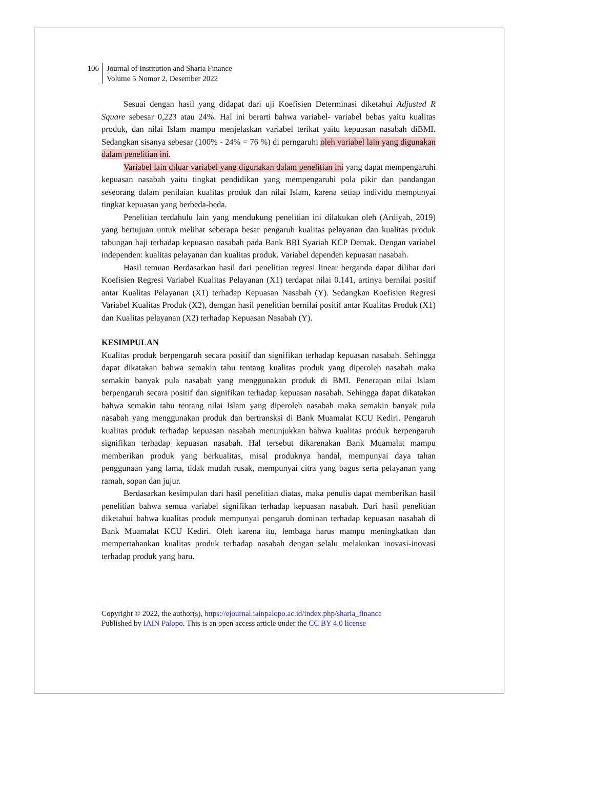106 Journal of Institution and Sharia Finance
Volume 5 Nomor 2, Desember 2022
Sesuai dengan hasil yang didapat dari uji Koefisien Determinasi diketahui Adjusted R Square sebesar 0,223 atau 24%. Hal ini berarti bahwa variabel- variabel bebas yaitu kualitas produk, dan nilai Islam mampu menjelaskan variabel terikat yaitu kepuasan nasabah diBMI. Sedangkan sisanya sebesar (100% - 24% = 76 %) di perngaruhi oleh variabel lain yang digunakan dalam penelitian ini.
Variabel lain diluar variabel yang digunakan dalam penelitian ini yang dapat mempengaruhi kepuasan nasabah yaitu tingkat pendidikan yang mempengaruhi pola pikir dan pandangan seseorang dalam penilaian kualitas produk dan nilai Islam, karena setiap individu mempunyai tingkat kepuasan yang berbeda-beda.
Penelitian terdahulu lain yang mendukung penelitian ini dilakukan oleh (Ardiyah, 2019) yang bertujuan untuk melihat seberapa besar pengaruh kualitas pelayanan dan kualitas produk tabungan haji terhadap kepuasan nasabah pada Bank BRI Syariah KCP Demak. Dengan variabel independen: kualitas pelayanan dan kualitas produk. Variabel dependen kepuasan nasabah.
Hasil temuan Berdasarkan hasil dari penelitian regresi linear berganda dapat dilihat dari Koefisien Regresi Variabel Kualitas Pelayanan (X1) terdapat nilai 0.141, artinya bernilai positif antar Kualitas Pelayanan (X1) terhadap Kepuasan Nasabah (Y). Sedangkan Koefisien Regresi Variabel Kualitas Produk (X2), demgan hasil penelitian bernilai positif antar Kualitas Produk (X1) dan Kualitas pelayanan (X2) terhadap Kepuasan Nasabah (Y).
KESIMPULAN
Kualitas produk berpengaruh secara positif dan signifikan terhadap kepuasan nasabah. Sehingga dapat dikatakan bahwa semakin tahu tentang kualitas produk yang diperoleh nasabah maka semakin banyak pula nasabah yang menggunakan produk di BMI. Penerapan nilai Islam berpengaruh secara positif dan signifikan terhadap kepuasan nasabah. Sehingga dapat dikatakan bahwa semakin tahu tentang nilai Islam yang diperoleh nasabah maka semakin banyak pula nasabah yang menggunakan produk dan bertransksi di Bank Muamalat KCU Kediri. Pengaruh kualitas produk terhadap kepuasan nasabah menunjukkan bahwa kualitas produk berpengaruh signifikan terhadap kepuasan nasabah. Hal tersebut dikarenakan Bank Muamalat mampu memberikan produk yang berkualitas, misal produknya handal, mempunyai daya tahan penggunaan yang lama, tidak mudah rusak, mempunyai citra yang bagus serta pelayanan yang ramah, sopan dan jujur.
Berdasarkan kesimpulan dari hasil penelitian diatas, maka penulis dapat memberikan hasil penelitian bahwa semua variabel signifikan terhadap kepuasan nasabah. Dari hasil penelitian diketahui bahwa kualitas produk mempunyai pengaruh dominan terhadap kepuasan nasabah di Bank Muamalat KCU Kediri. Oleh karena itu, lembaga harus mampu meningkatkan dan mempertahankan kualitas produk terhadap nasabah dengan selalu melakukan inovasi-inovasi terhadap produk yang baru.
Copyright © 2022, the author(s), https://ejournal.iainpalopo.ac.id/index.php/sharia_finance
Published by IAIN Palopo. This is an open access article under the CC BY 4.0 license